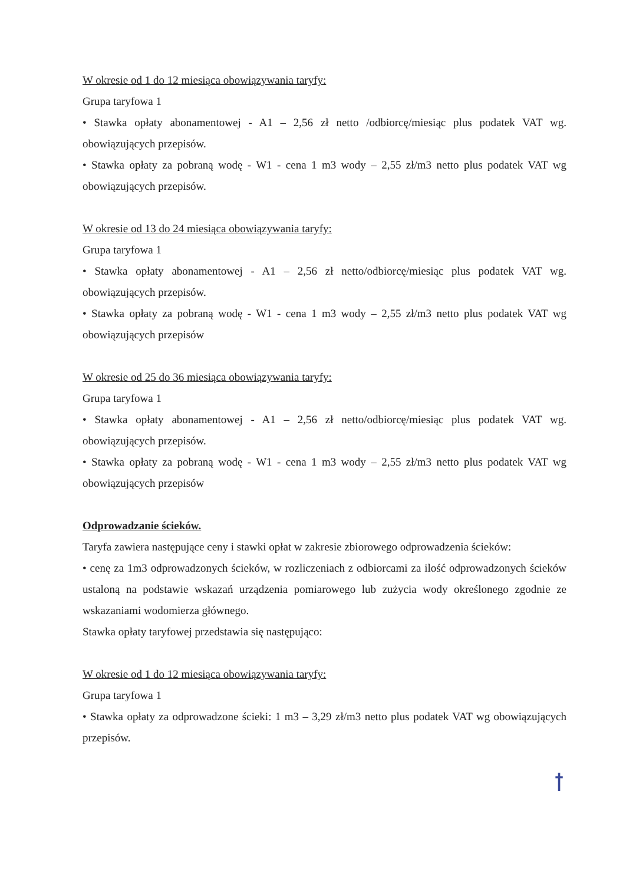W okresie od 1 do 12 miesiąca obowiązywania taryfy:
Grupa taryfowa 1
• Stawka opłaty abonamentowej - A1 – 2,56 zł netto /odbiorcę/miesiąc plus podatek VAT wg. obowiązujących przepisów.
• Stawka opłaty za pobraną wodę - W1 - cena 1 m3 wody – 2,55 zł/m3 netto plus podatek VAT wg obowiązujących przepisów.
W okresie od 13 do 24 miesiąca obowiązywania taryfy:
Grupa taryfowa 1
• Stawka opłaty abonamentowej - A1 – 2,56 zł netto/odbiorcę/miesiąc plus podatek VAT wg. obowiązujących przepisów.
• Stawka opłaty za pobraną wodę - W1 - cena 1 m3 wody – 2,55 zł/m3 netto plus podatek VAT wg obowiązujących przepisów
W okresie od 25 do 36 miesiąca obowiązywania taryfy:
Grupa taryfowa 1
• Stawka opłaty abonamentowej - A1 – 2,56 zł netto/odbiorcę/miesiąc plus podatek VAT wg. obowiązujących przepisów.
• Stawka opłaty za pobraną wodę - W1 - cena 1 m3 wody – 2,55 zł/m3 netto plus podatek VAT wg obowiązujących przepisów
Odprowadzanie ścieków.
Taryfa zawiera następujące ceny i stawki opłat w zakresie zbiorowego odprowadzenia ścieków:
• cenę za 1m3 odprowadzonych ścieków, w rozliczeniach z odbiorcami za ilość odprowadzonych ścieków ustaloną na podstawie wskazań urządzenia pomiarowego lub zużycia wody określonego zgodnie ze wskazaniami wodomierza głównego.
Stawka opłaty taryfowej przedstawia się następująco:
W okresie od 1 do 12 miesiąca obowiązywania taryfy:
Grupa taryfowa 1
• Stawka opłaty za odprowadzone ścieki: 1 m3 – 3,29 zł/m3 netto plus podatek VAT wg obowiązujących przepisów.
ꝉ